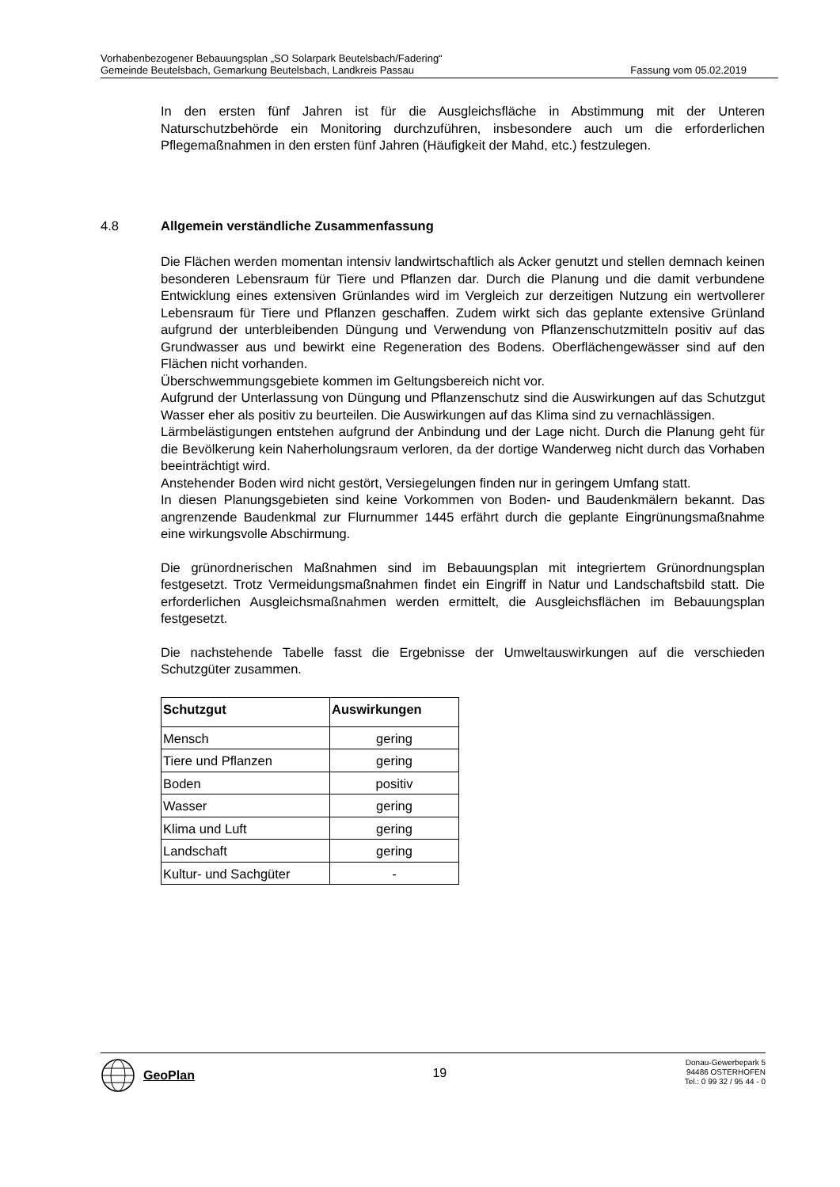Vorhabenbezogener Bebauungsplan „SO Solarpark Beutelsbach/Fadering“
Gemeinde Beutelsbach, Gemarkung Beutelsbach, Landkreis Passau Fassung vom 05.02.2019
In den ersten fünf Jahren ist für die Ausgleichsfläche in Abstimmung mit der Unteren Naturschutzbehörde ein Monitoring durchzuführen, insbesondere auch um die erforderlichen Pflegemaßnahmen in den ersten fünf Jahren (Häufigkeit der Mahd, etc.) festzulegen.
4.8 Allgemein verständliche Zusammenfassung
Die Flächen werden momentan intensiv landwirtschaftlich als Acker genutzt und stellen demnach keinen besonderen Lebensraum für Tiere und Pflanzen dar. Durch die Planung und die damit verbundene Entwicklung eines extensiven Grünlandes wird im Vergleich zur derzeitigen Nutzung ein wertvollerer Lebensraum für Tiere und Pflanzen geschaffen. Zudem wirkt sich das geplante extensive Grünland aufgrund der unterbleibenden Düngung und Verwendung von Pflanzenschutzmitteln positiv auf das Grundwasser aus und bewirkt eine Regeneration des Bodens. Oberflächengewässer sind auf den Flächen nicht vorhanden.
Überschwemmungsgebiete kommen im Geltungsbereich nicht vor.
Aufgrund der Unterlassung von Düngung und Pflanzenschutz sind die Auswirkungen auf das Schutzgut Wasser eher als positiv zu beurteilen. Die Auswirkungen auf das Klima sind zu vernachlässigen.
Lärmbelästigungen entstehen aufgrund der Anbindung und der Lage nicht. Durch die Planung geht für die Bevölkerung kein Naherholungsraum verloren, da der dortige Wanderweg nicht durch das Vorhaben beeinträchtigt wird.
Anstehender Boden wird nicht gestört, Versiegelungen finden nur in geringem Umfang statt.
In diesen Planungsgebieten sind keine Vorkommen von Boden- und Baudenkmälern bekannt. Das angrenzende Baudenkmal zur Flurnummer 1445 erfährt durch die geplante Eingrünungsmaßnahme eine wirkungsvolle Abschirmung.
Die grünordnerischen Maßnahmen sind im Bebauungsplan mit integriertem Grünordnungsplan festgesetzt. Trotz Vermeidungsmaßnahmen findet ein Eingriff in Natur und Landschaftsbild statt. Die erforderlichen Ausgleichsmaßnahmen werden ermittelt, die Ausgleichsflächen im Bebauungsplan festgesetzt.
Die nachstehende Tabelle fasst die Ergebnisse der Umweltauswirkungen auf die verschieden Schutzgüter zusammen.
| Schutzgut | Auswirkungen |
| --- | --- |
| Mensch | gering |
| Tiere und Pflanzen | gering |
| Boden | positiv |
| Wasser | gering |
| Klima und Luft | gering |
| Landschaft | gering |
| Kultur- und Sachgüter | - |
GeoPlan
19
Donau-Gewerbepark 5
94486 OSTERHOFEN
Tel.: 0 99 32 / 95 44 - 0